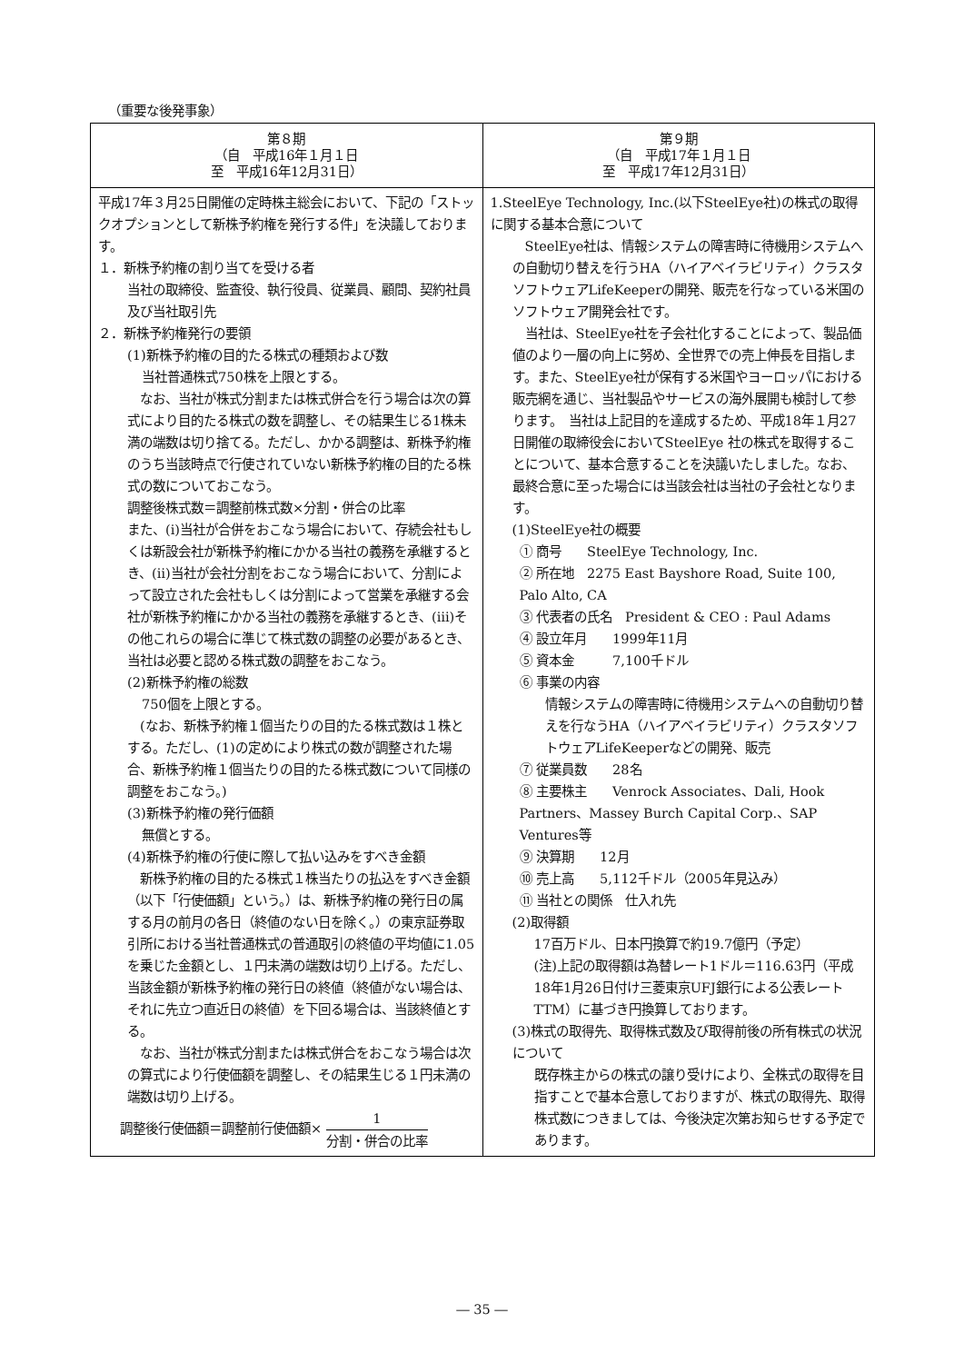（重要な後発事象）
| 第８期 （自 平成16年１月１日 至 平成16年12月31日） | 第９期 （自 平成17年１月１日 至 平成17年12月31日） |
| --- | --- |
| 平成17年３月25日開催の定時株主総会において、下記の「ストックオプションとして新株予約権を発行する件」を決議しております。 １．新株予約権の割り当てを受ける者 当社の取締役、監査役、執行役員、従業員、顧問、契約社員及び当社取引先 ２．新株予約権発行の要領 (1)新株予約権の目的たる株式の種類および数 当社普通株式750株を上限とする。 なお、当社が株式分割または株式併合を行う場合は次の算式により目的たる株式の数を調整し、その結果生じる1株未満の端数は切り捨てる。ただし、かかる調整は、新株予約権のうち当該時点で行使されていない新株予約権の目的たる株式の数についておこなう。 調整後株式数＝調整前株式数×分割・併合の比率 また、(ⅰ)当社が合併をおこなう場合において、存続会社もしくは新設会社が新株予約権にかかる当社の義務を承継するとき、(ⅱ)当社が会社分割をおこなう場合において、分割によって設立された会社もしくは分割によって営業を承継する会社が新株予約権にかかる当社の義務を承継するとき、(ⅲ)その他これらの場合に準じて株式数の調整の必要があるとき、当社は必要と認める株式数の調整をおこなう。 (2)新株予約権の総数 750個を上限とする。 (なお、新株予約権１個当たりの目的たる株式数は１株とする。ただし、(1)の定めにより株式の数が調整された場合、新株予約権１個当たりの目的たる株式数について同様の調整をおこなう。) (3)新株予約権の発行価額 無償とする。 (4)新株予約権の行使に際して払い込みをすべき金額 新株予約権の目的たる株式１株当たりの払込をすべき金額（以下「行使価額」という。）は、新株予約権の発行日の属する月の前月の各日（終値のない日を除く。）の東京証券取引所における当社普通株式の普通取引の終値の平均値に1.05を乗じた金額とし、１円未満の端数は切り上げる。ただし、当該金額が新株予約権の発行日の終値（終値がない場合は、それに先立つ直近日の終値）を下回る場合は、当該終値とする。 なお、当社が株式分割または株式併合をおこなう場合は次の算式により行使価額を調整し、その結果生じる１円未満の端数は切り上げる。 調整後行使価額＝調整前行使価額× 1 分割・併合の比率 | 1.SteelEye Technology, Inc.(以下SteelEye社)の株式の取得に関する基本合意について SteelEye社は、情報システムの障害時に待機用システムへの自動切り替えを行うHA（ハイアベイラビリティ）クラスタソフトウェアLifeKeeperの開発、販売を行なっている米国のソフトウェア開発会社です。 当社は、SteelEye社を子会社化することによって、製品価値のより一層の向上に努め、全世界での売上伸長を目指します。また、SteelEye社が保有する米国やヨーロッパにおける販売網を通じ、当社製品やサービスの海外展開も検討して参ります。 当社は上記目的を達成するため、平成18年１月27日開催の取締役会においてSteelEye 社の株式を取得することについて、基本合意することを決議いたしました。なお、最終合意に至った場合には当該会社は当社の子会社となります。 (1)SteelEye社の概要 ① 商号 SteelEye Technology, Inc. ② 所在地 2275 East Bayshore Road, Suite 100, Palo Alto, CA ③ 代表者の氏名 President & CEO : Paul Adams ④ 設立年月 1999年11月 ⑤ 資本金 7,100千ドル ⑥ 事業の内容 情報システムの障害時に待機用システムへの自動切り替えを行なうHA（ハイアベイラビリティ）クラスタソフトウェアLifeKeeperなどの開発、販売 ⑦ 従業員数 28名 ⑧ 主要株主 Venrock Associates、Dali, Hook Partners、Massey Burch Capital Corp.、SAP Ventures等 ⑨ 決算期 12月 ⑩ 売上高 5,112千ドル（2005年見込み） ⑪ 当社との関係 仕入れ先 (2)取得額 17百万ドル、日本円換算で約19.7億円（予定） (注)上記の取得額は為替レート1ドル＝116.63円（平成18年1月26日付け三菱東京UFJ銀行による公表レートTTM）に基づき円換算しております。 (3)株式の取得先、取得株式数及び取得前後の所有株式の状況について 既存株主からの株式の譲り受けにより、全株式の取得を目指すことで基本合意しておりますが、株式の取得先、取得株式数につきましては、今後決定次第お知らせする予定であります。 |
― 35 ―